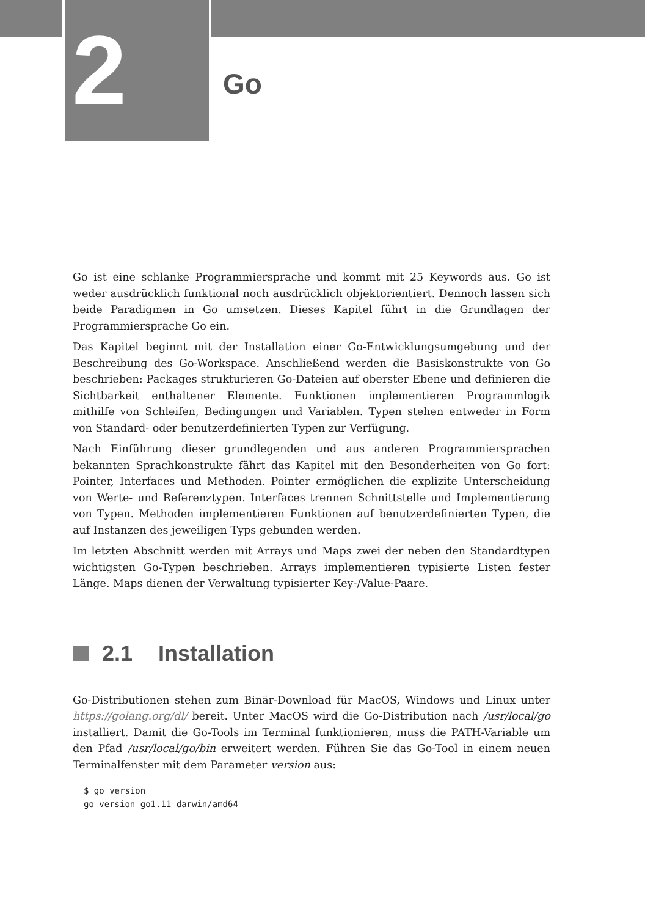2 Go
Go ist eine schlanke Programmiersprache und kommt mit 25 Keywords aus. Go ist weder ausdrücklich funktional noch ausdrücklich objektorientiert. Dennoch lassen sich beide Paradigmen in Go umsetzen. Dieses Kapitel führt in die Grundlagen der Programmiersprache Go ein.
Das Kapitel beginnt mit der Installation einer Go-Entwicklungsumgebung und der Beschreibung des Go-Workspace. Anschließend werden die Basiskonstrukte von Go beschrieben: Packages strukturieren Go-Dateien auf oberster Ebene und definieren die Sichtbarkeit enthaltener Elemente. Funktionen implementieren Programmlogik mithilfe von Schleifen, Bedingungen und Variablen. Typen stehen entweder in Form von Standard- oder benutzerdefinierten Typen zur Verfügung.
Nach Einführung dieser grundlegenden und aus anderen Programmiersprachen bekannten Sprachkonstrukte fährt das Kapitel mit den Besonderheiten von Go fort: Pointer, Interfaces und Methoden. Pointer ermöglichen die explizite Unterscheidung von Werte- und Referenztypen. Interfaces trennen Schnittstelle und Implementierung von Typen. Methoden implementieren Funktionen auf benutzerdefinierten Typen, die auf Instanzen des jeweiligen Typs gebunden werden.
Im letzten Abschnitt werden mit Arrays und Maps zwei der neben den Standardtypen wichtigsten Go-Typen beschrieben. Arrays implementieren typisierte Listen fester Länge. Maps dienen der Verwaltung typisierter Key-/Value-Paare.
2.1 Installation
Go-Distributionen stehen zum Binär-Download für MacOS, Windows und Linux unter https://golang.org/dl/ bereit. Unter MacOS wird die Go-Distribution nach /usr/local/go installiert. Damit die Go-Tools im Terminal funktionieren, muss die PATH-Variable um den Pfad /usr/local/go/bin erweitert werden. Führen Sie das Go-Tool in einem neuen Terminalfenster mit dem Parameter version aus:
$ go version
go version go1.11 darwin/amd64